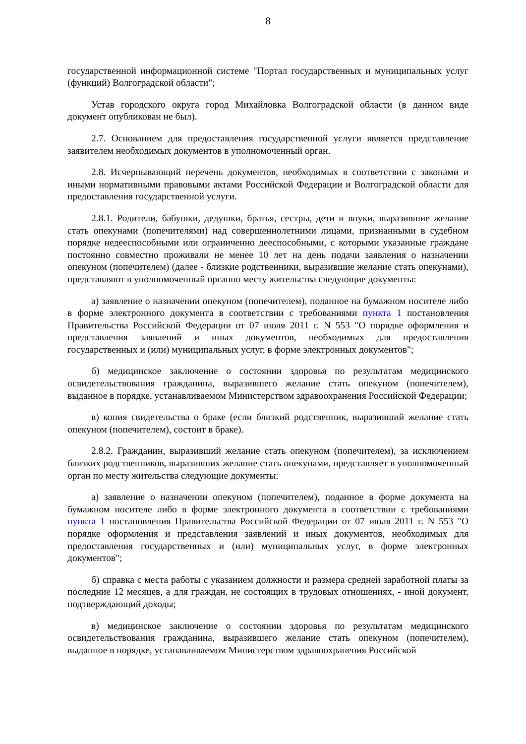8
государственной информационной системе "Портал государственных и муниципальных услуг (функций) Волгоградской области";
Устав городского округа город Михайловка Волгоградской области (в данном виде документ опубликован не был).
2.7. Основанием для предоставления государственной услуги является представление заявителем необходимых документов в уполномоченный орган.
2.8. Исчерпывающий перечень документов, необходимых в соответствии с законами и иными нормативными правовыми актами Российской Федерации и Волгоградской области для предоставления государственной услуги.
2.8.1. Родители, бабушки, дедушки, братья, сестры, дети и внуки, выразившие желание стать опекунами (попечителями) над совершеннолетними лицами, признанными в судебном порядке недееспособными или ограниченно дееспособными, с которыми указанные граждане постоянно совместно проживали не менее 10 лет на день подачи заявления о назначении опекуном (попечителем) (далее - близкие родственники, выразившие желание стать опекунами), представляют в уполномоченный органпо месту жительства следующие документы:
а) заявление о назначении опекуном (попечителем), поданное на бумажном носителе либо в форме электронного документа в соответствии с требованиями пункта 1 постановления Правительства Российской Федерации от 07 июля 2011 г. N 553 "О порядке оформления и представления заявлений и иных документов, необходимых для предоставления государственных и (или) муниципальных услуг, в форме электронных документов";
б) медицинское заключение о состоянии здоровья по результатам медицинского освидетельствования гражданина, выразившего желание стать опекуном (попечителем), выданное в порядке, устанавливаемом Министерством здравоохранения Российской Федерации;
в) копия свидетельства о браке (если близкий родственник, выразивший желание стать опекуном (попечителем), состоит в браке).
2.8.2. Гражданин, выразивший желание стать опекуном (попечителем), за исключением близких родственников, выразивших желание стать опекунами, представляет в уполномоченный орган по месту жительства следующие документы:
а) заявление о назначении опекуном (попечителем), поданное в форме документа на бумажном носителе либо в форме электронного документа в соответствии с требованиями пункта 1 постановления Правительства Российской Федерации от 07 июля 2011 г. N 553 "О порядке оформления и представления заявлений и иных документов, необходимых для предоставления государственных и (или) муниципальных услуг, в форме электронных документов";
б) справка с места работы с указанием должности и размера средней заработной платы за последние 12 месяцев, а для граждан, не состоящих в трудовых отношениях, - иной документ, подтверждающий доходы;
в) медицинское заключение о состоянии здоровья по результатам медицинского освидетельствования гражданина, выразившего желание стать опекуном (попечителем), выданное в порядке, устанавливаемом Министерством здравоохранения Российской